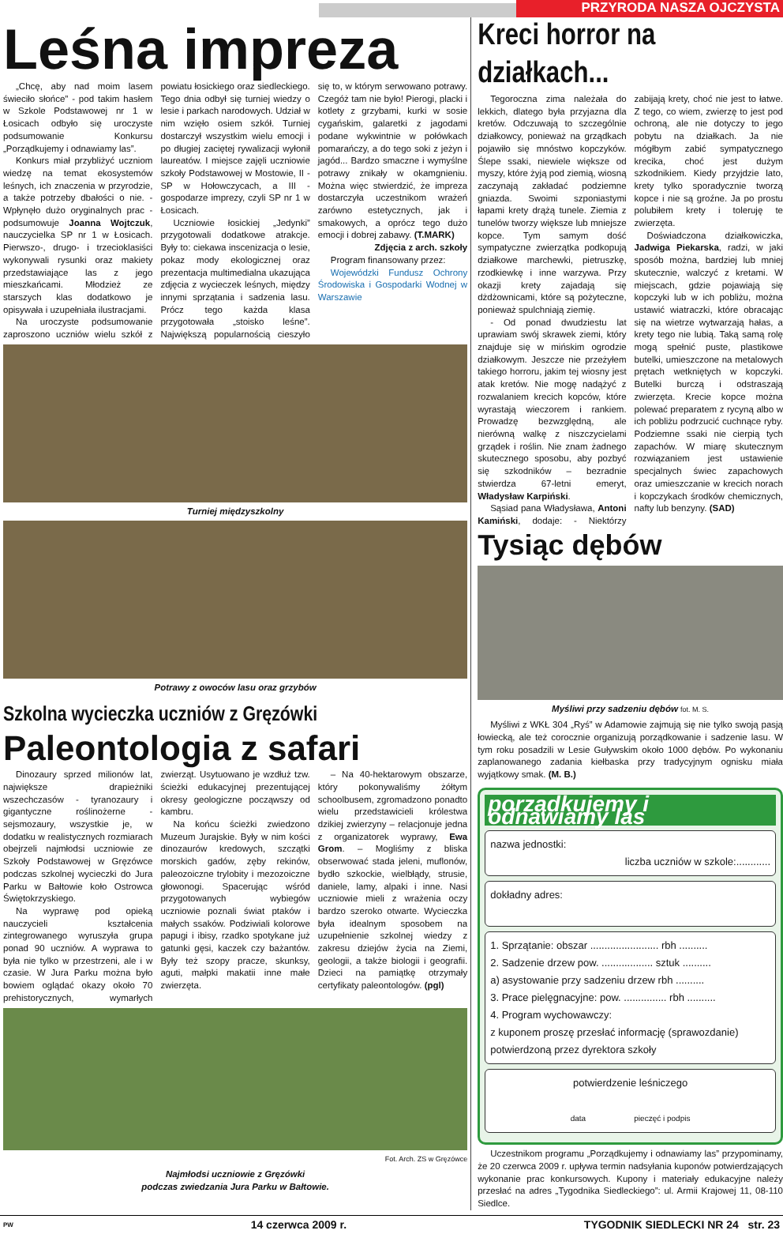PRZYRODA NASZA OJCZYSTA
Leśna impreza
„Chcę, aby nad moim lasem świeciło słońce” - pod takim hasłem w Szkole Podstawowej nr 1 w Łosicach odbyło się uroczyste podsumowanie Konkursu „Porządkujemy i odnawiamy las”.
Konkurs miał przybliżyć uczniom wiedzę na temat ekosystemów leśnych, ich znaczenia w przyrodzie, a także potrzeby dbałości o nie. - Wpłynęło dużo oryginalnych prac - podsumowuje Joanna Wojtczuk, nauczycielka SP nr 1 w Łosicach. Pierwszo-, drugo- i trzecioklasiści wykonywali rysunki oraz makiety przedstawiające las z jego mieszkańcami. Młodzież ze starszych klas dodatkowo je opisywała i uzupełniała ilustracjami.
Na uroczyste podsumowanie zaproszono uczniów wielu szkół z powiatu łosickiego oraz siedleckiego. Tego dnia odbył się turniej wiedzy o lesie i parkach narodowych. Udział w nim wzięło osiem szkół. Turniej dostarczył wszystkim wielu emocji i po długiej zaciętej rywalizacji wyłonił laureatów. I miejsce zajęli uczniowie szkoły Podstawowej w Mostowie, II - SP w Hołowczycach, a III - gospodarze imprezy, czyli SP nr 1 w Łosicach.
Uczniowie łosickiej „Jedynki” przygotowali dodatkowe atrakcje. Były to: ciekawa inscenizacja o lesie, pokaz mody ekologicznej oraz prezentacja multimedialna ukazująca zdjęcia z wycieczek leśnych, między innymi sprzątania i sadzenia lasu. Prócz tego każda klasa przygotowała „stoisko leśne”. Największą popularnością cieszyło się to, w którym serwowano potrawy. Czegóż tam nie było! Pierogi, placki i kotlety z grzybami, kurki w sosie cygańskim, galaretki z jagodami podane wykwintnie w połówkach pomarańczy, a do tego soki z jeżyn i jagód... Bardzo smaczne i wymyślne potrawy znikały w okamgnieniu. Można więc stwierdzić, że impreza dostarczyła uczestnikom wrażeń zarówno estetycznych, jak i smakowych, a oprócz tego dużo emocji i dobrej zabawy. (T.MARK)
Zdjęcia z arch. szkoły
Program finansowany przez:
Wojewódzki Fundusz Ochrony Środowiska i Gospodarki Wodnej w Warszawie
Turniej międzyszkolny
Potrawy z owoców lasu oraz grzybów
Szkolna wycieczka uczniów z Gręzówki
Paleontologia z safari
Dinozaury sprzed milionów lat, największe drapieżniki wszechczasów - tyranozaury i gigantyczne roślinożerne - sejsmozaury, wszystkie je, w dodatku w realistycznych rozmiarach obejrzeli najmłodsi uczniowie ze Szkoły Podstawowej w Gręzówce podczas szkolnej wycieczki do Jura Parku w Bałtowie koło Ostrowca Świętokrzyskiego.
Na wyprawę pod opieką nauczycieli kształcenia zintegrowanego wyruszyła grupa ponad 90 uczniów. A wyprawa to była nie tylko w przestrzeni, ale i w czasie. W Jura Parku można było bowiem oglądać okazy około 70 prehistorycznych, wymarłych zwierząt. Usytuowano je wzdłuż tzw. ścieżki edukacyjnej prezentującej okresy geologiczne począwszy od kambru.
Na końcu ścieżki zwiedzono Muzeum Jurajskie. Były w nim kości dinozaurów kredowych, szczątki morskich gadów, zęby rekinów, paleozoiczne trylobity i mezozoiczne głowonogi. Spacerując wśród przygotowanych wybiegów uczniowie poznali świat ptaków i małych ssaków. Podziwiali kolorowe papugi i ibisy, rzadko spotykane już gatunki gęsi, kaczek czy bażantów. Były też szopy pracze, skunksy, aguti, małpki makatii inne małe zwierzęta.
– Na 40-hektarowym obszarze, który pokonywaliśmy żółtym schoolbusem, zgromadzono ponadto wielu przedstawicieli królestwa dzikiej zwierzyny – relacjonuje jedna z organizatorek wyprawy, Ewa Grom. – Mogliśmy z bliska obserwować stada jeleni, muflonów, bydło szkockie, wielbłądy, strusie, daniele, lamy, alpaki i inne. Nasi uczniowie mieli z wrażenia oczy bardzo szeroko otwarte. Wycieczka była idealnym sposobem na uzupełnienie szkolnej wiedzy z zakresu dziejów życia na Ziemi, geologii, a także biologii i geografii. Dzieci na pamiątkę otrzymały certyfikaty paleontologów. (pgl)
Fot. Arch. ZS w Gręzówce
Najmłodsi uczniowie z Gręzówki
podczas zwiedzania Jura Parku w Bałtowie.
Kreci horror na działkach...
Tegoroczna zima należała do lekkich, dlatego była przyjazna dla kretów. Odczuwają to szczególnie działkowcy, ponieważ na grządkach pojawiło się mnóstwo kopczyków. Ślepe ssaki, niewiele większe od myszy, które żyją pod ziemią, wiosną zaczynają zakładać podziemne gniazda. Swoimi szponiastymi łapami krety drążą tunele. Ziemia z tunelów tworzy większe lub mniejsze kopce. Tym samym dość sympatyczne zwierzątka podkopują działkowe marchewki, pietruszkę, rzodkiewkę i inne warzywa. Przy okazji krety zajadają się dżdżownicami, które są pożyteczne, ponieważ spulchniają ziemię.
- Od ponad dwudziestu lat uprawiam swój skrawek ziemi, który znajduje się w mińskim ogrodzie działkowym. Jeszcze nie przeżyłem takiego horroru, jakim tej wiosny jest atak kretów. Nie mogę nadążyć z rozwalaniem krecich kopców, które wyrastają wieczorem i rankiem. Prowadzę bezwzględną, ale nierówną walkę z niszczycielami grządek i roślin. Nie znam żadnego skutecznego sposobu, aby pozbyć się szkodników – bezradnie stwierdza 67-letni emeryt, Władysław Karpiński.
Sąsiad pana Władysława, Antoni Kamiński, dodaje: - Niektórzy zabijają krety, choć nie jest to łatwe. Z tego, co wiem, zwierzę to jest pod ochroną, ale nie dotyczy to jego pobytu na działkach. Ja nie mógłbym zabić sympatycznego krecika, choć jest dużym szkodnikiem. Kiedy przyjdzie lato, krety tylko sporadycznie tworzą kopce i nie są groźne. Ja po prostu polubiłem krety i toleruję te zwierzęta.
Doświadczona działkowiczka, Jadwiga Piekarska, radzi, w jaki sposób można, bardziej lub mniej skutecznie, walczyć z kretami. W miejscach, gdzie pojawiają się kopczyki lub w ich pobliżu, można ustawić wiatraczki, które obracając się na wietrze wytwarzają hałas, a krety tego nie lubią. Taką samą rolę mogą spełnić puste, plastikowe butelki, umieszczone na metalowych prętach wetkniętych w kopczyki. Butelki burczą i odstraszają zwierzęta. Krecie kopce można polewać preparatem z rycyną albo w ich pobliżu podrzucić cuchnące ryby. Podziemne ssaki nie cierpią tych zapachów. W miarę skutecznym rozwiązaniem jest ustawienie specjalnych świec zapachowych oraz umieszczanie w krecich norach i kopczykach środków chemicznych, nafty lub benzyny. (SAD)
Tysiąc dębów
Myśliwi przy sadzeniu dębów fot. M. S.
Myśliwi z WKŁ 304 „Ryś” w Adamowie zajmują się nie tylko swoją pasją łowiecką, ale też corocznie organizują porządkowanie i sadzenie lasu. W tym roku posadzili w Lesie Guływskim około 1000 dębów. Po wykonaniu zaplanowanego zadania kiełbaska przy tradycyjnym ognisku miała wyjątkowy smak. (M. B.)
porządkujemy i odnawiamy las
nazwa jednostki:
liczba uczniów w szkole:............
dokładny adres:
1. Sprzątanie: obszar ........................ rbh ..........
2. Sadzenie drzew pow. .................. sztuk ..........
a) asystowanie przy sadzeniu drzew rbh ..........
3. Prace pielęgnacyjne: pow. ............... rbh ..........
4. Program wychowawczy:
z kuponem proszę przesłać informację (sprawozdanie) potwierdzoną przez dyrektora szkoły
potwierdzenie leśniczego
data pieczęć i podpis
Uczestnikom programu „Porządkujemy i odnawiamy las” przypominamy, że 20 czerwca 2009 r. upływa termin nadsyłania kuponów potwierdzających wykonanie prac konkursowych. Kupony i materiały edukacyjne należy przesłać na adres „Tygodnika Siedleckiego”: ul. Armii Krajowej 11, 08-110 Siedlce.
PW 14 czerwca 2009 r. TYGODNIK SIEDLECKI NR 24 str. 23